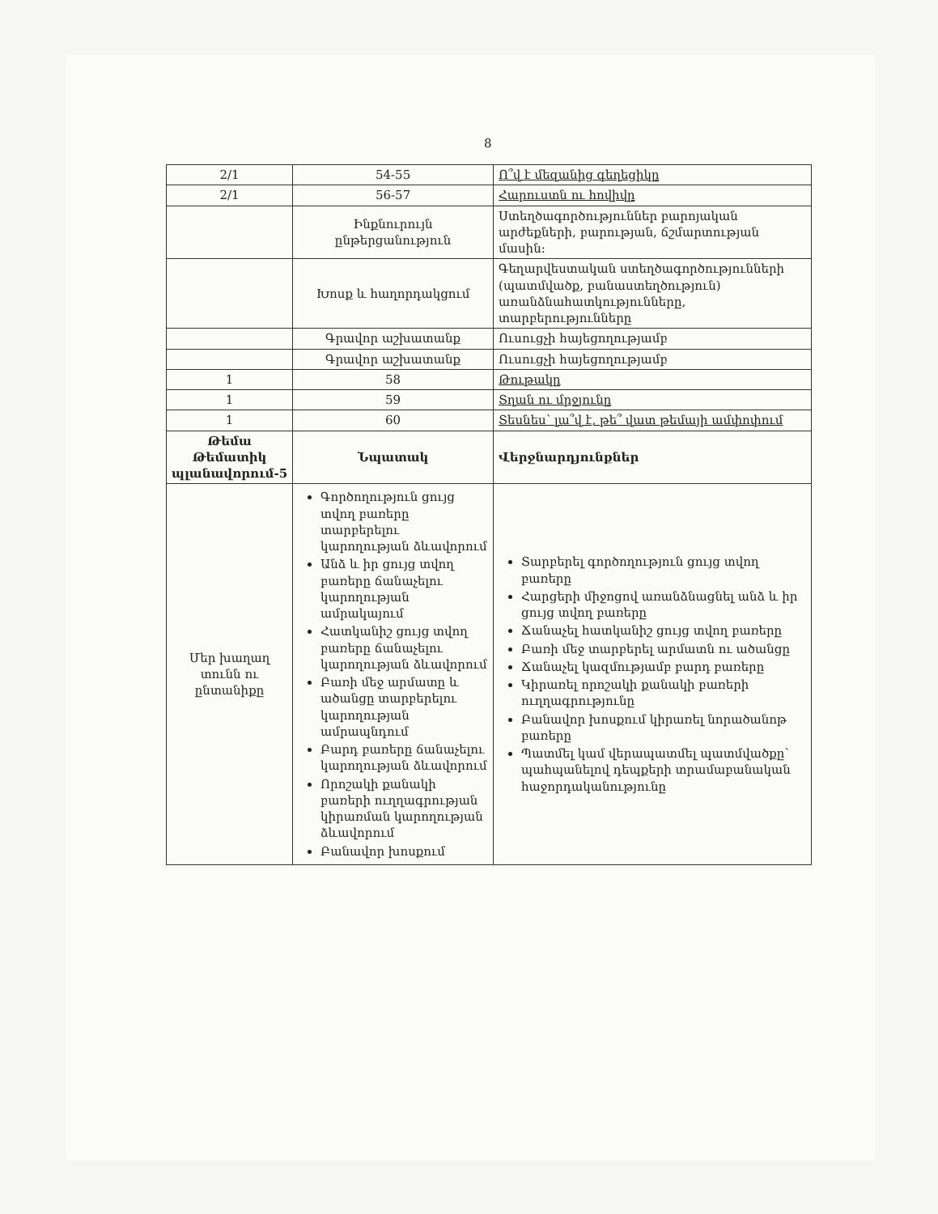8
| 2/1 | 54-55 | Ո՞վ է մեզանից գեղեցիկը |
| 2/1 | 56-57 | Հարուստն ու հովիվը |
| | Ինքնուրույն ընթերցանություն | Ստեղծագործություններ բարոյական արժեքների, բարության, ճշմարտության մասին: |
| | Խոսք և հաղորդակցում | Գեղարվեստական ստեղծագործությունների (պատմվածք, բանաստեղծություն) առանձնահատկությունները, տարբերությունները |
| | Գրավոր աշխատանք | Ուսուցչի հայեցողությամբ |
| | Գրավոր աշխատանք | Ուսուցչի հայեցողությամբ |
| 1 | 58 | Թութակը |
| 1 | 59 | Տղան ու մրջյունը |
| 1 | 60 | Տեսնես՝ լա՞վ է, թե՞ վատ թեմայի ամփոփում |
| Թեմա Թեմատիկ պլանավորում-5 | Նպատակ | Վերջնարդյունքներ |
| Մեր խաղաղ տունն ու ընտանիքը | Գործողություն ցույց տվող բառերը տարբերելու կարողության ձևավորում Անձ և իր ցույց տվող բառերը ճանաչելու կարողության ամրակայում Հատկանիշ ցույց տվող բառերը ճանաչելու կարողության ձևավորում Բառի մեջ արմատը և ածանցը տարբերելու կարողության ամրապնդում Բարդ բառերը ճանաչելու կարողության ձևավորում Որոշակի քանակի բառերի ուղղագրության կիրառման կարողության ձևավորում Բանավոր խոսքում | Տարբերել գործողություն ցույց տվող բառերը Հարցերի միջոցով առանձնացնել անձ և իր ցույց տվող բառերը Ճանաչել հատկանիշ ցույց տվող բառերը Բառի մեջ տարբերել արմատն ու ածանցը Ճանաչել կազմությամբ բարդ բառերը Կիրառել որոշակի քանակի բառերի ուղղագրությունը Բանավոր խոսքում կիրառել նորածանոթ բառերը Պատմել կամ վերապատմել պատմվածքը՝ պահպանելով դեպքերի տրամաբանական հաջորդականությունը |